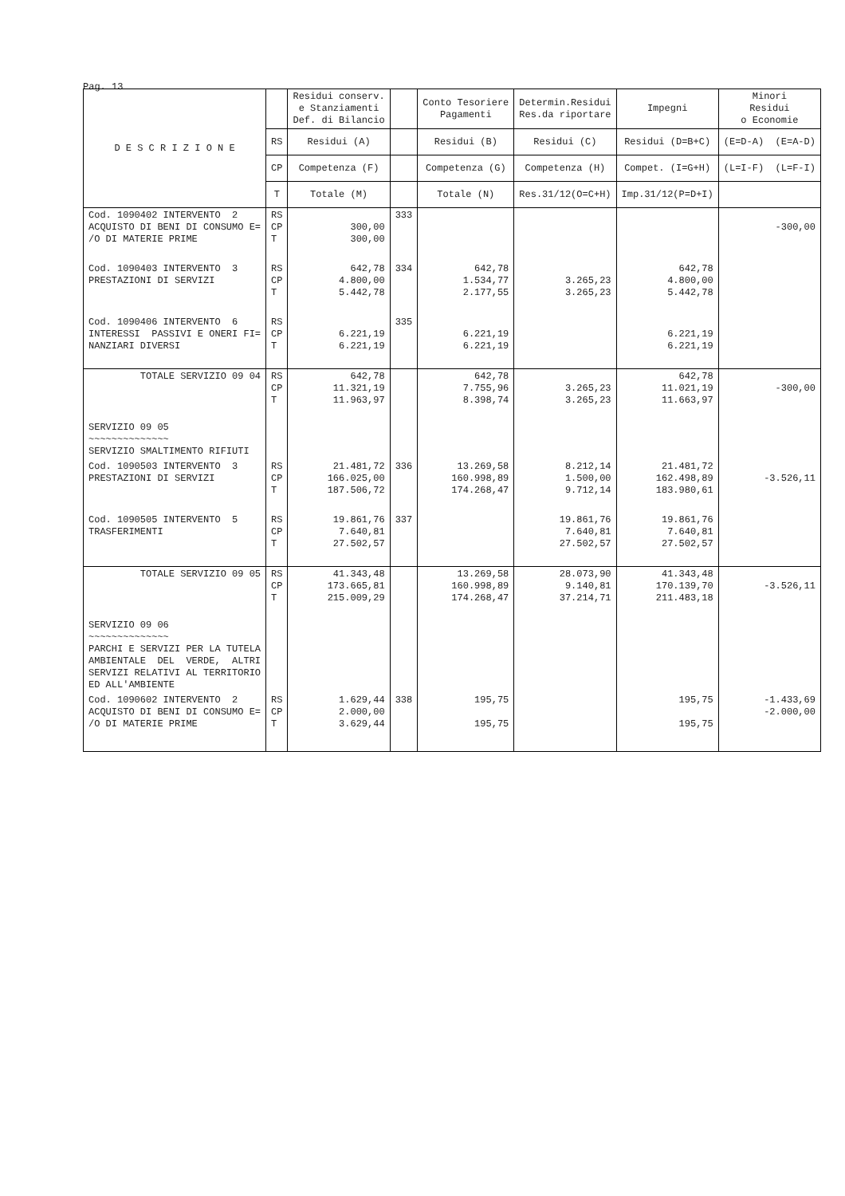Pag. 13
| D E S C R I Z I O N E | | Residui conserv. e Stanziamenti Def. di Bilancio | | Conto Tesoriere Pagamenti | Determin.Residui Res.da riportare | Impegni | Minori Residui o Economie | |
| --- | --- | --- | --- | --- | --- | --- | --- | --- |
| | RS | Residui (A) | | Residui (B) | Residui (C) | Residui (D=B+C) | (E=D-A) (E=A-D) | |
| | CP | Competenza (F) | | Competenza (G) | Competenza (H) | Compet. (I=G+H) | (L=I-F) (L=F-I) | |
| | T | Totale (M) | | Totale (N) | Res.31/12(O=C+H) | Imp.31/12(P=D+I) | | |
| | Cod. 1090402 INTERVENTO 2 ACQUISTO DI BENI DI CONSUMO E= /O DI MATERIE PRIME | RS CP T | 300,00 300,00 | 333 | | | | -300,00 |
| Cod. 1090403 INTERVENTO 3 PRESTAZIONI DI SERVIZI | RS CP T | 642,78 4.800,00 5.442,78 | 334 | 642,78 1.534,77 2.177,55 | 3.265,23 3.265,23 | 642,78 4.800,00 5.442,78 | | |
| Cod. 1090406 INTERVENTO 6 INTERESSI PASSIVI E ONERI FI= NANZIARI DIVERSI | RS CP T | 6.221,19 6.221,19 | 335 | 6.221,19 6.221,19 | | 6.221,19 6.221,19 | | |
| TOTALE SERVIZIO 09 04 | RS CP T | 642,78 11.321,19 11.963,97 | | 642,78 7.755,96 8.398,74 | 3.265,23 3.265,23 | 642,78 11.021,19 11.663,97 | -300,00 | |
| SERVIZIO 09 05 ~~~~~~~~~~~~~~ SERVIZIO SMALTIMENTO RIFIUTI | | | | | | | | |
| Cod. 1090503 INTERVENTO 3 PRESTAZIONI DI SERVIZI | RS CP T | 21.481,72 166.025,00 187.506,72 | 336 | 13.269,58 160.998,89 174.268,47 | 8.212,14 1.500,00 9.712,14 | 21.481,72 162.498,89 183.980,61 | -3.526,11 | |
| Cod. 1090505 INTERVENTO 5 TRASFERIMENTI | RS CP T | 19.861,76 7.640,81 27.502,57 | 337 | | 19.861,76 7.640,81 27.502,57 | 19.861,76 7.640,81 27.502,57 | | |
| TOTALE SERVIZIO 09 05 | RS CP T | 41.343,48 173.665,81 215.009,29 | | 13.269,58 160.998,89 174.268,47 | 28.073,90 9.140,81 37.214,71 | 41.343,48 170.139,70 211.483,18 | -3.526,11 | |
| SERVIZIO 09 06 ~~~~~~~~~~~~~~ PARCHI E SERVIZI PER LA TUTELA AMBIENTALE DEL VERDE, ALTRI SERVIZI RELATIVI AL TERRITORIO ED ALL'AMBIENTE | | | | | | | | |
| Cod. 1090602 INTERVENTO 2 ACQUISTO DI BENI DI CONSUMO E= /O DI MATERIE PRIME | RS CP T | 1.629,44 2.000,00 3.629,44 | 338 | 195,75 195,75 | | 195,75 195,75 | -1.433,69 -2.000,00 | |